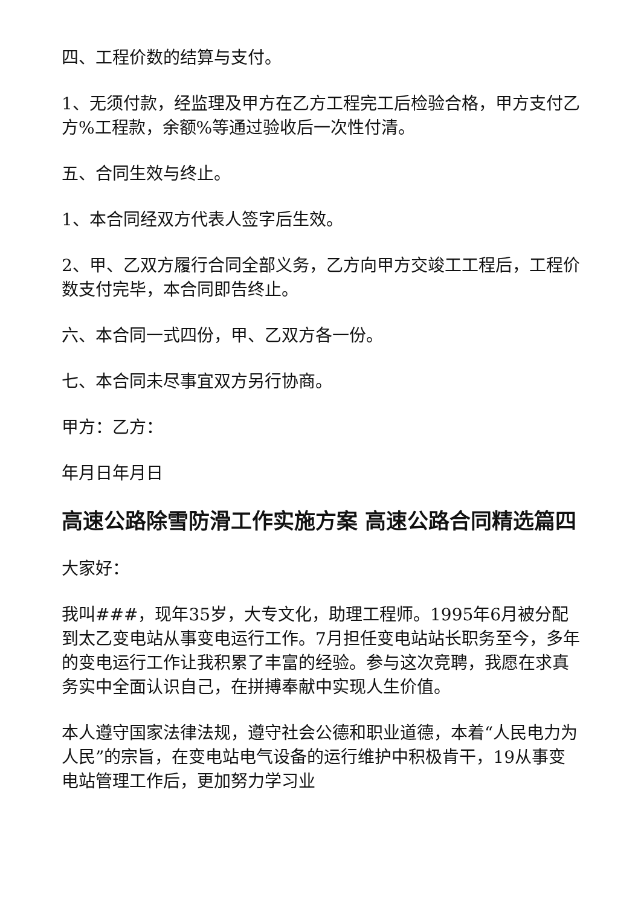四、工程价数的结算与支付。
1、无须付款，经监理及甲方在乙方工程完工后检验合格，甲方支付乙方%工程款，余额%等通过验收后一次性付清。
五、合同生效与终止。
1、本合同经双方代表人签字后生效。
2、甲、乙双方履行合同全部义务，乙方向甲方交竣工工程后，工程价数支付完毕，本合同即告终止。
六、本合同一式四份，甲、乙双方各一份。
七、本合同未尽事宜双方另行协商。
甲方：乙方：
年月日年月日
高速公路除雪防滑工作实施方案 高速公路合同精选篇四
大家好：
我叫###，现年35岁，大专文化，助理工程师。1995年6月被分配到太乙变电站从事变电运行工作。7月担任变电站站长职务至今，多年的变电运行工作让我积累了丰富的经验。参与这次竞聘，我愿在求真务实中全面认识自己，在拼搏奉献中实现人生价值。
本人遵守国家法律法规，遵守社会公德和职业道德，本着“人民电力为人民”的宗旨，在变电站电气设备的运行维护中积极肯干，19从事变电站管理工作后，更加努力学习业